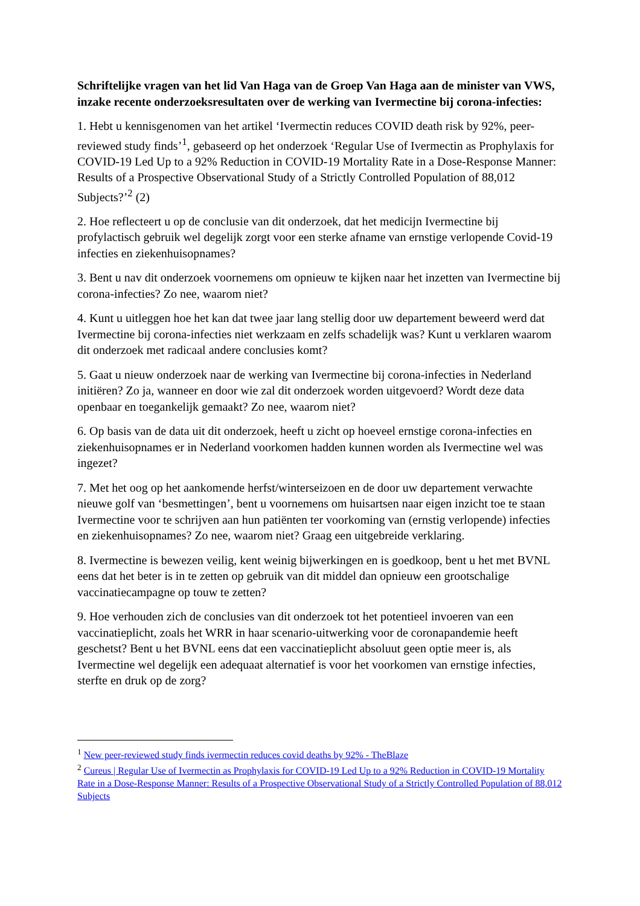Schriftelijke vragen van het lid Van Haga van de Groep Van Haga aan de minister van VWS, inzake recente onderzoeksresultaten over de werking van Ivermectine bij corona-infecties:
1. Hebt u kennisgenomen van het artikel ‘Ivermectin reduces COVID death risk by 92%, peer-reviewed study finds’<sup>1</sup>, gebaseerd op het onderzoek ‘Regular Use of Ivermectin as Prophylaxis for COVID-19 Led Up to a 92% Reduction in COVID-19 Mortality Rate in a Dose-Response Manner: Results of a Prospective Observational Study of a Strictly Controlled Population of 88,012 Subjects?’<sup>2</sup> (2)
2. Hoe reflecteert u op de conclusie van dit onderzoek, dat het medicijn Ivermectine bij profylactisch gebruik wel degelijk zorgt voor een sterke afname van ernstige verlopende Covid-19 infecties en ziekenhuisopnames?
3. Bent u nav dit onderzoek voornemens om opnieuw te kijken naar het inzetten van Ivermectine bij corona-infecties? Zo nee, waarom niet?
4. Kunt u uitleggen hoe het kan dat twee jaar lang stellig door uw departement beweerd werd dat Ivermectine bij corona-infecties niet werkzaam en zelfs schadelijk was? Kunt u verklaren waarom dit onderzoek met radicaal andere conclusies komt?
5. Gaat u nieuw onderzoek naar de werking van Ivermectine bij corona-infecties in Nederland initiëren? Zo ja, wanneer en door wie zal dit onderzoek worden uitgevoerd? Wordt deze data openbaar en toegankelijk gemaakt? Zo nee, waarom niet?
6. Op basis van de data uit dit onderzoek, heeft u zicht op hoeveel ernstige corona-infecties en ziekenhuisopnames er in Nederland voorkomen hadden kunnen worden als Ivermectine wel was ingezet?
7. Met het oog op het aankomende herfst/winterseizoen en de door uw departement verwachte nieuwe golf van ‘besmettingen’, bent u voornemens om huisartsen naar eigen inzicht toe te staan Ivermectine voor te schrijven aan hun patiënten ter voorkoming van (ernstig verlopende) infecties en ziekenhuisopnames? Zo nee, waarom niet? Graag een uitgebreide verklaring.
8. Ivermectine is bewezen veilig, kent weinig bijwerkingen en is goedkoop, bent u het met BVNL eens dat het beter is in te zetten op gebruik van dit middel dan opnieuw een grootschalige vaccinatiecampagne op touw te zetten?
9. Hoe verhouden zich de conclusies van dit onderzoek tot het potentieel invoeren van een vaccinatieplicht, zoals het WRR in haar scenario-uitwerking voor de coronapandemie heeft geschetst? Bent u het BVNL eens dat een vaccinatieplicht absoluut geen optie meer is, als Ivermectine wel degelijk een adequaat alternatief is voor het voorkomen van ernstige infecties, sterfte en druk op de zorg?
<sup>1</sup> New peer-reviewed study finds ivermectin reduces covid deaths by 92% - TheBlaze
<sup>2</sup> Cureus | Regular Use of Ivermectin as Prophylaxis for COVID-19 Led Up to a 92% Reduction in COVID-19 Mortality Rate in a Dose-Response Manner: Results of a Prospective Observational Study of a Strictly Controlled Population of 88,012 Subjects